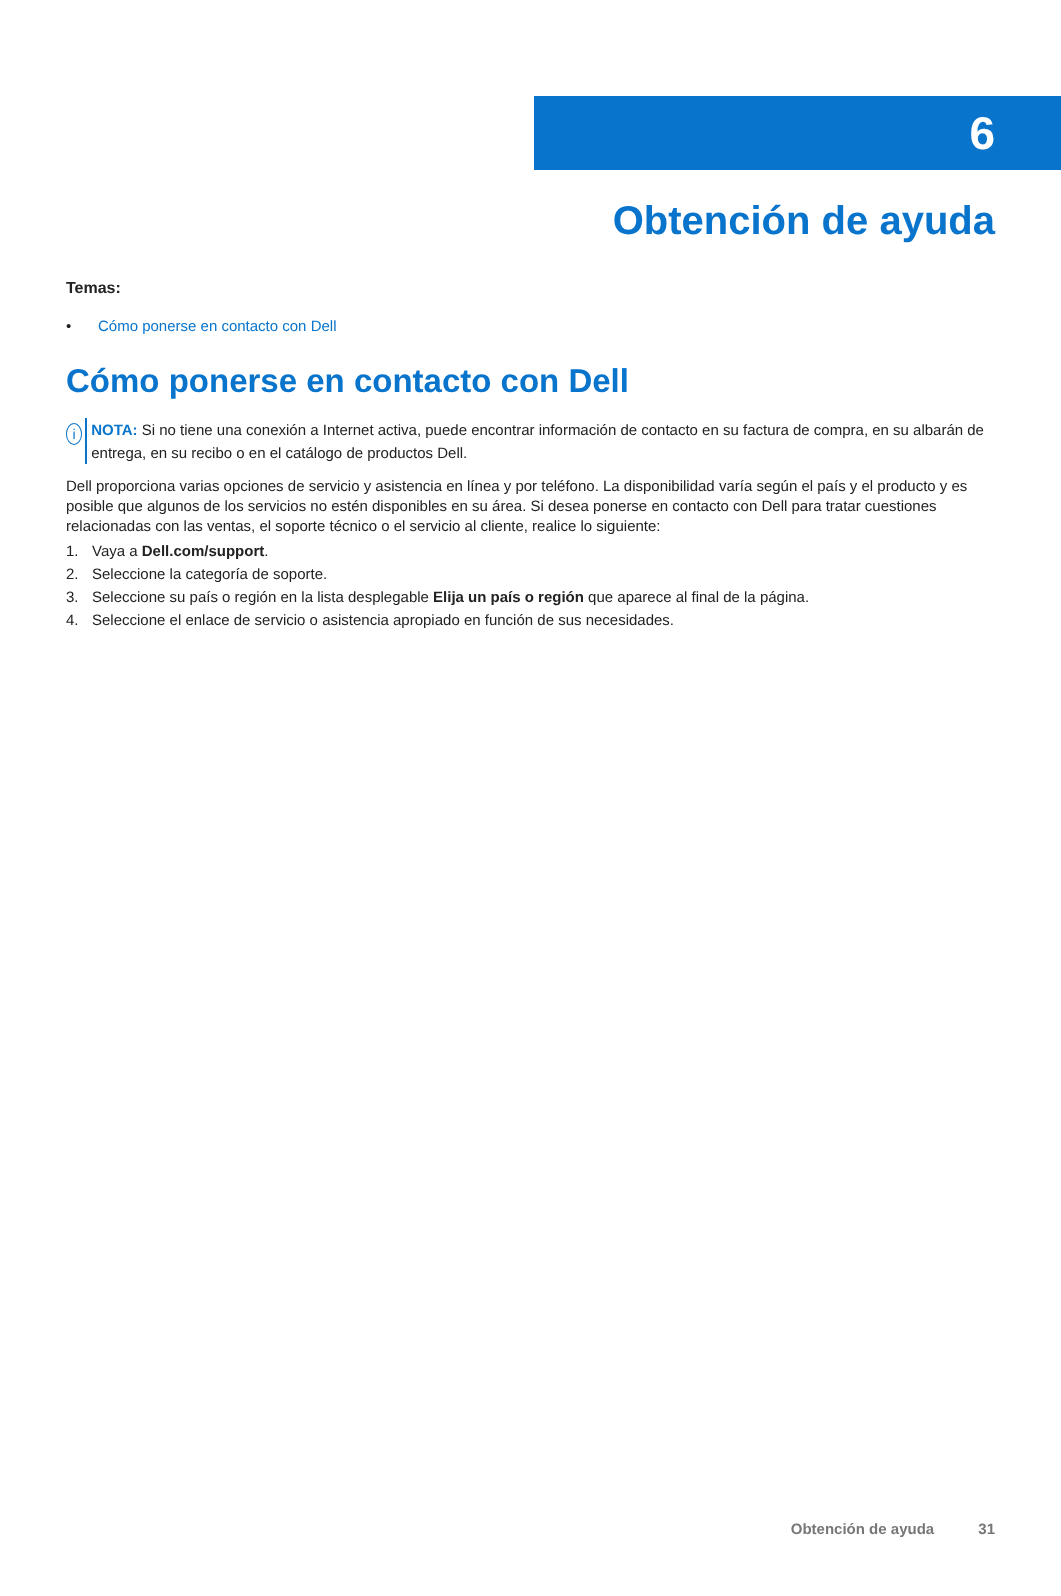6
Obtención de ayuda
Temas:
• Cómo ponerse en contacto con Dell
Cómo ponerse en contacto con Dell
i
NOTA: Si no tiene una conexión a Internet activa, puede encontrar información de contacto en su factura de compra, en su albarán de entrega, en su recibo o en el catálogo de productos Dell.
Dell proporciona varias opciones de servicio y asistencia en línea y por teléfono. La disponibilidad varía según el país y el producto y es posible que algunos de los servicios no estén disponibles en su área. Si desea ponerse en contacto con Dell para tratar cuestiones relacionadas con las ventas, el soporte técnico o el servicio al cliente, realice lo siguiente:
1. Vaya a Dell.com/support.
2. Seleccione la categoría de soporte.
3. Seleccione su país o región en la lista desplegable Elija un país o región que aparece al final de la página.
4. Seleccione el enlace de servicio o asistencia apropiado en función de sus necesidades.
Obtención de ayuda 31